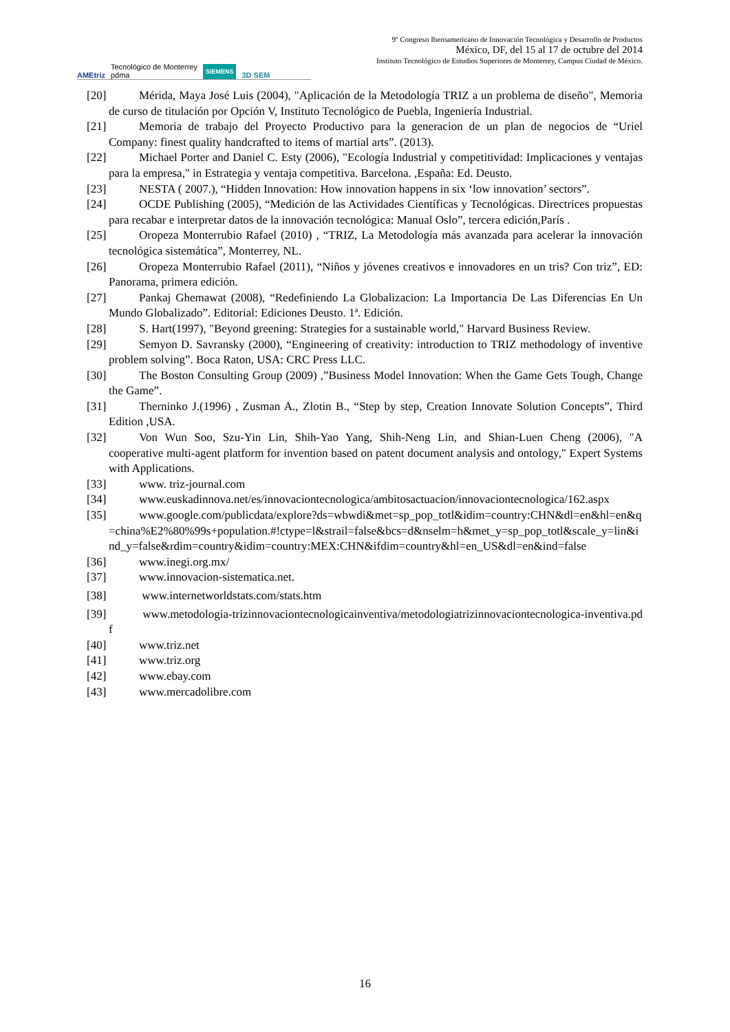AMEtriz Tecnológico de Monterrey
pdma SIEMENS 3D SEM
9º Congreso Iberoamericano de Innovación Tecnológica y Desarrollo de Productos
México, DF, del 15 al 17 de octubre del 2014
Instituto Tecnológico de Estudios Superiores de Monterrey, Campus Ciudad de México.
[20] Mérida, Maya José Luis (2004), "Aplicación de la Metodología TRIZ a un problema de diseño", Memoria de curso de titulación por Opción V, Instituto Tecnológico de Puebla, Ingeniería Industrial.
[21] Memoria de trabajo del Proyecto Productivo para la generacion de un plan de negocios de “Uriel Company: finest quality handcrafted to items of martial arts”. (2013).
[22] Michael Porter and Daniel C. Esty (2006), "Ecología Industrial y competitividad: Implicaciones y ventajas para la empresa," in Estrategia y ventaja competitiva. Barcelona. ,España: Ed. Deusto.
[23] NESTA ( 2007.), “Hidden Innovation: How innovation happens in six ‘low innovation’ sectors”.
[24] OCDE Publishing (2005), “Medición de las Actividades Científicas y Tecnológicas. Directrices propuestas para recabar e interpretar datos de la innovación tecnológica: Manual Oslo”, tercera edición,París .
[25] Oropeza Monterrubio Rafael (2010) , “TRIZ, La Metodología más avanzada para acelerar la innovación tecnológica sistemática”, Monterrey, NL.
[26] Oropeza Monterrubio Rafael (2011), “Niños y jóvenes creativos e innovadores en un tris? Con triz”, ED: Panorama, primera edición.
[27] Pankaj Ghemawat (2008), “Redefiniendo La Globalizacion: La Importancia De Las Diferencias En Un Mundo Globalizado”. Editorial: Ediciones Deusto. 1ª. Edición.
[28] S. Hart(1997), "Beyond greening: Strategies for a sustainable world," Harvard Business Review.
[29] Semyon D. Savransky (2000), “Engineering of creativity: introduction to TRIZ methodology of inventive problem solving”. Boca Raton, USA: CRC Press LLC.
[30] The Boston Consulting Group (2009) ,”Business Model Innovation: When the Game Gets Tough, Change the Game”.
[31] Therninko J.(1996) , Zusman A., Zlotin B., “Step by step, Creation Innovate Solution Concepts”, Third Edition ,USA.
[32] Von Wun Soo, Szu-Yin Lin, Shih-Yao Yang, Shih-Neng Lin, and Shian-Luen Cheng (2006), "A cooperative multi-agent platform for invention based on patent document analysis and ontology," Expert Systems with Applications.
[33] www. triz-journal.com
[34] www.euskadinnova.net/es/innovaciontecnologica/ambitosactuacion/innovaciontecnologica/162.aspx
[35] www.google.com/publicdata/explore?ds=wbwdi&met=sp_pop_totl&idim=country:CHN&dl=en&hl=en&q=china%E2%80%99s+population.#!ctype=l&strail=false&bcs=d&nselm=h&met_y=sp_pop_totl&scale_y=lin&ind_y=false&rdim=country&idim=country:MEX:CHN&ifdim=country&hl=en_US&dl=en&ind=false
[36] www.inegi.org.mx/
[37] www.innovacion-sistematica.net.
[38] www.internetworldstats.com/stats.htm
[39] www.metodologia-trizinnovaciontecnologicainventiva/metodologiatrizinnovaciontecnologica-inventiva.pdf
[40] www.triz.net
[41] www.triz.org
[42] www.ebay.com
[43] www.mercadolibre.com
16